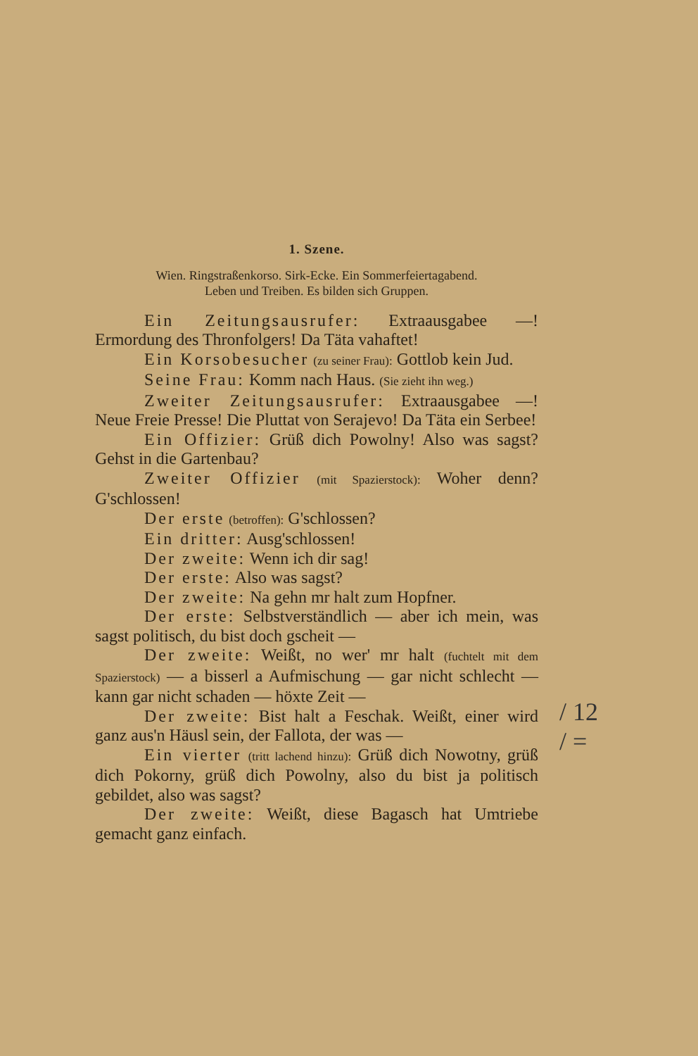1. Szene.
Wien. Ringstraßenkorso. Sirk-Ecke. Ein Sommerfeiertagabend.
Leben und Treiben. Es bilden sich Gruppen.
Ein Zeitungsausrufer: Extraausgabee —! Ermordung des Thronfolgers! Da Täta vahaftet!
Ein Korsobesucher (zu seiner Frau): Gottlob kein Jud.
Seine Frau: Komm nach Haus. (Sie zieht ihn weg.)
Zweiter Zeitungsausrufer: Extraausgabee —! Neue Freie Presse! Die Pluttat von Serajevo! Da Täta ein Serbee!
Ein Offizier: Grüß dich Powolny! Also was sagst? Gehst in die Gartenbau?
Zweiter Offizier (mit Spazierstock): Woher denn? G'schlossen!
Der erste (betroffen): G'schlossen?
Ein dritter: Ausg'schlossen!
Der zweite: Wenn ich dir sag!
Der erste: Also was sagst?
Der zweite: Na gehn mr halt zum Hopfner.
Der erste: Selbstverständlich — aber ich mein, was sagst politisch, du bist doch gscheit —
Der zweite: Weißt, no wer' mr halt (fuchtelt mit dem Spazierstock) — a bisserl a Aufmischung — gar nicht schlecht — kann gar nicht schaden — höxte Zeit —
Der zweite: Bist halt a Feschak. Weißt, einer wird ganz aus'n Häusl sein, der Fallota, der was —
Ein vierter (tritt lachend hinzu): Grüß dich Nowotny, grüß dich Pokorny, grüß dich Powolny, also du bist ja politisch gebildet, also was sagst?
Der zweite: Weißt, diese Bagasch hat Umtriebe gemacht ganz einfach.
/ 12
/ =